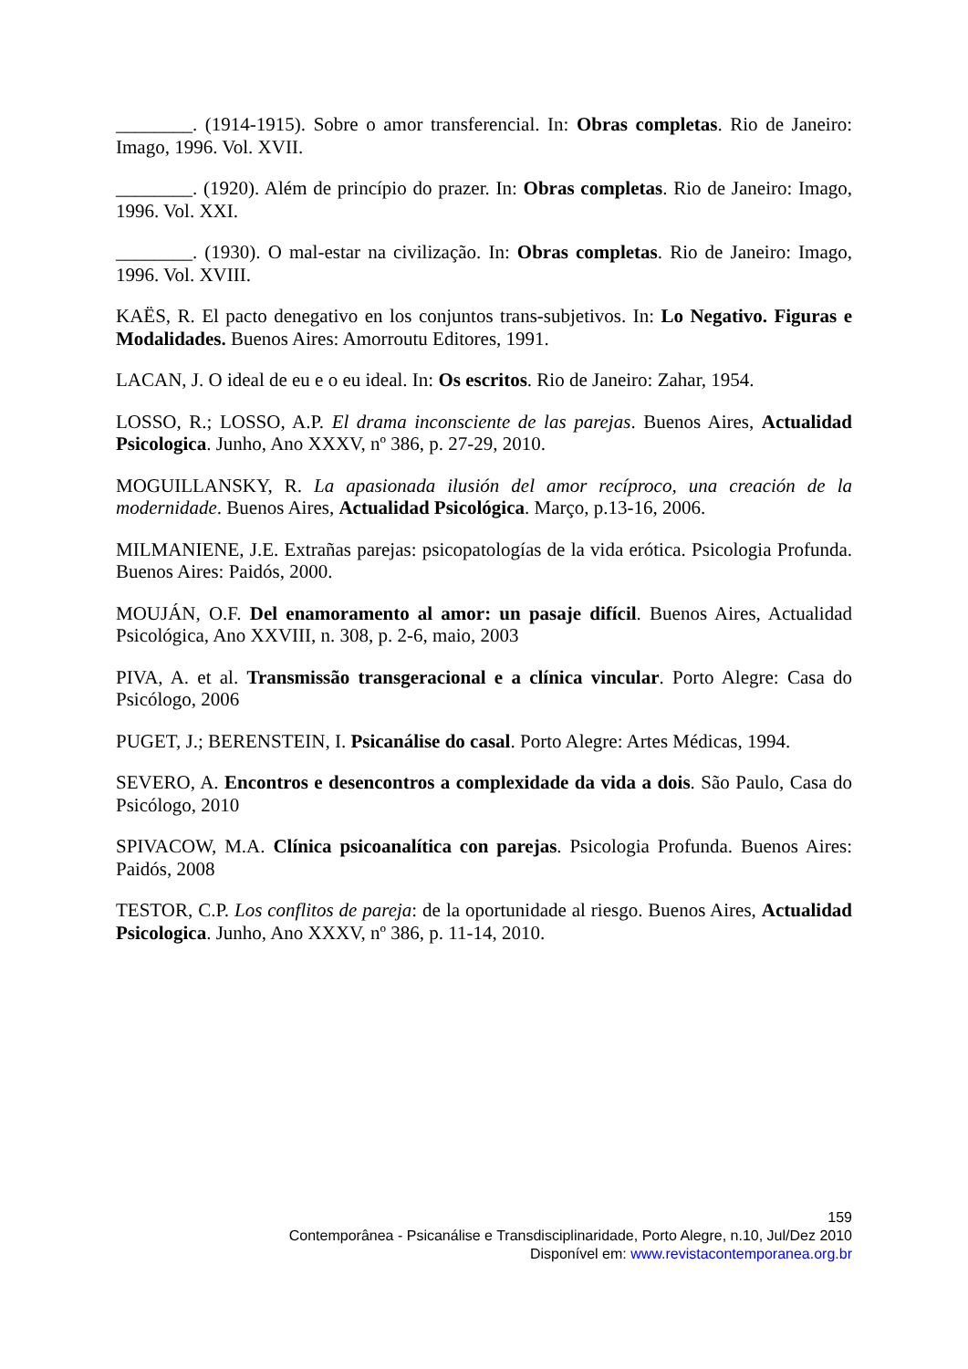________. (1914-1915). Sobre o amor transferencial. In: Obras completas. Rio de Janeiro: Imago, 1996. Vol. XVII.
________. (1920). Além de princípio do prazer. In: Obras completas. Rio de Janeiro: Imago, 1996. Vol. XXI.
________. (1930). O mal-estar na civilização. In: Obras completas. Rio de Janeiro: Imago, 1996. Vol. XVIII.
KAËS, R. El pacto denegativo en los conjuntos trans-subjetivos. In: Lo Negativo. Figuras e Modalidades. Buenos Aires: Amorroutu Editores, 1991.
LACAN, J. O ideal de eu e o eu ideal. In: Os escritos. Rio de Janeiro: Zahar, 1954.
LOSSO, R.; LOSSO, A.P. El drama inconsciente de las parejas. Buenos Aires, Actualidad Psicologica. Junho, Ano XXXV, nº 386, p. 27-29, 2010.
MOGUILLANSKY, R. La apasionada ilusión del amor recíproco, una creación de la modernidade. Buenos Aires, Actualidad Psicológica. Março, p.13-16, 2006.
MILMANIENE, J.E. Extrañas parejas: psicopatologías de la vida erótica. Psicologia Profunda. Buenos Aires: Paidós, 2000.
MOUJÁN, O.F. Del enamoramento al amor: un pasaje difícil. Buenos Aires, Actualidad Psicológica, Ano XXVIII, n. 308, p. 2-6, maio, 2003
PIVA, A. et al. Transmissão transgeracional e a clínica vincular. Porto Alegre: Casa do Psicólogo, 2006
PUGET, J.; BERENSTEIN, I. Psicanálise do casal. Porto Alegre: Artes Médicas, 1994.
SEVERO, A. Encontros e desencontros a complexidade da vida a dois. São Paulo, Casa do Psicólogo, 2010
SPIVACOW, M.A. Clínica psicoanalítica con parejas. Psicologia Profunda. Buenos Aires: Paidós, 2008
TESTOR, C.P. Los conflitos de pareja: de la oportunidade al riesgo. Buenos Aires, Actualidad Psicologica. Junho, Ano XXXV, nº 386, p. 11-14, 2010.
159
Contemporânea - Psicanálise e Transdisciplinaridade, Porto Alegre, n.10, Jul/Dez 2010
Disponível em: www.revistacontemporanea.org.br